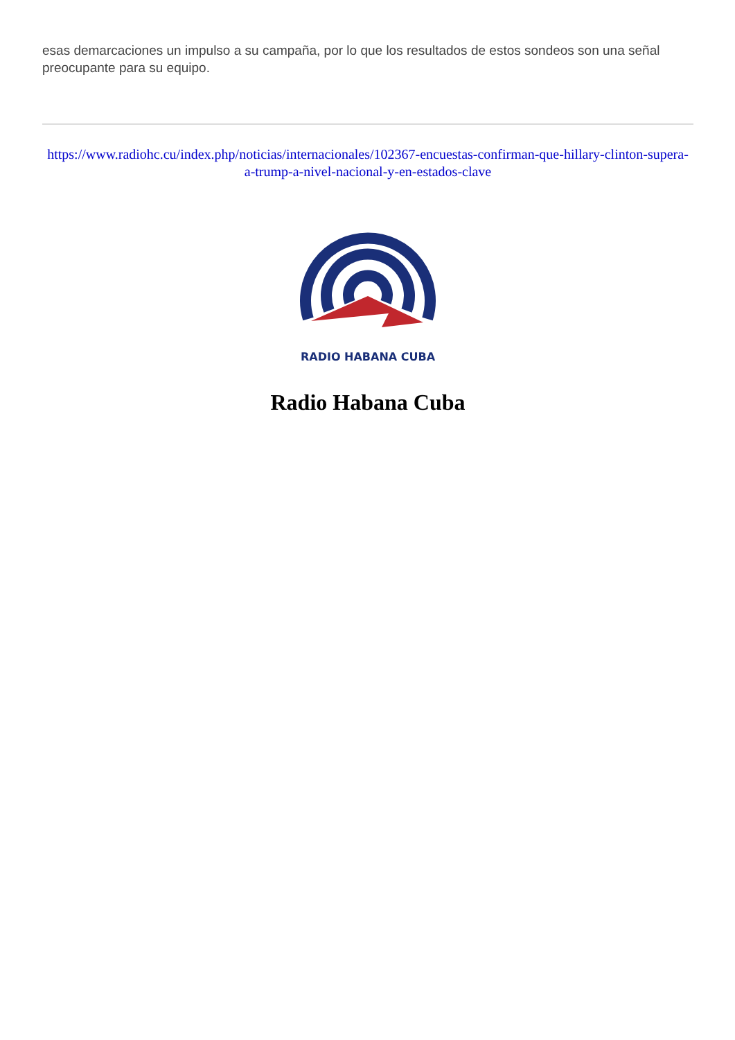esas demarcaciones un impulso a su campaña, por lo que los resultados de estos sondeos son una señal preocupante para su equipo.
https://www.radiohc.cu/index.php/noticias/internacionales/102367-encuestas-confirman-que-hillary-clinton-supera-a-trump-a-nivel-nacional-y-en-estados-clave
RADIO HABANA CUBA
Radio Habana Cuba